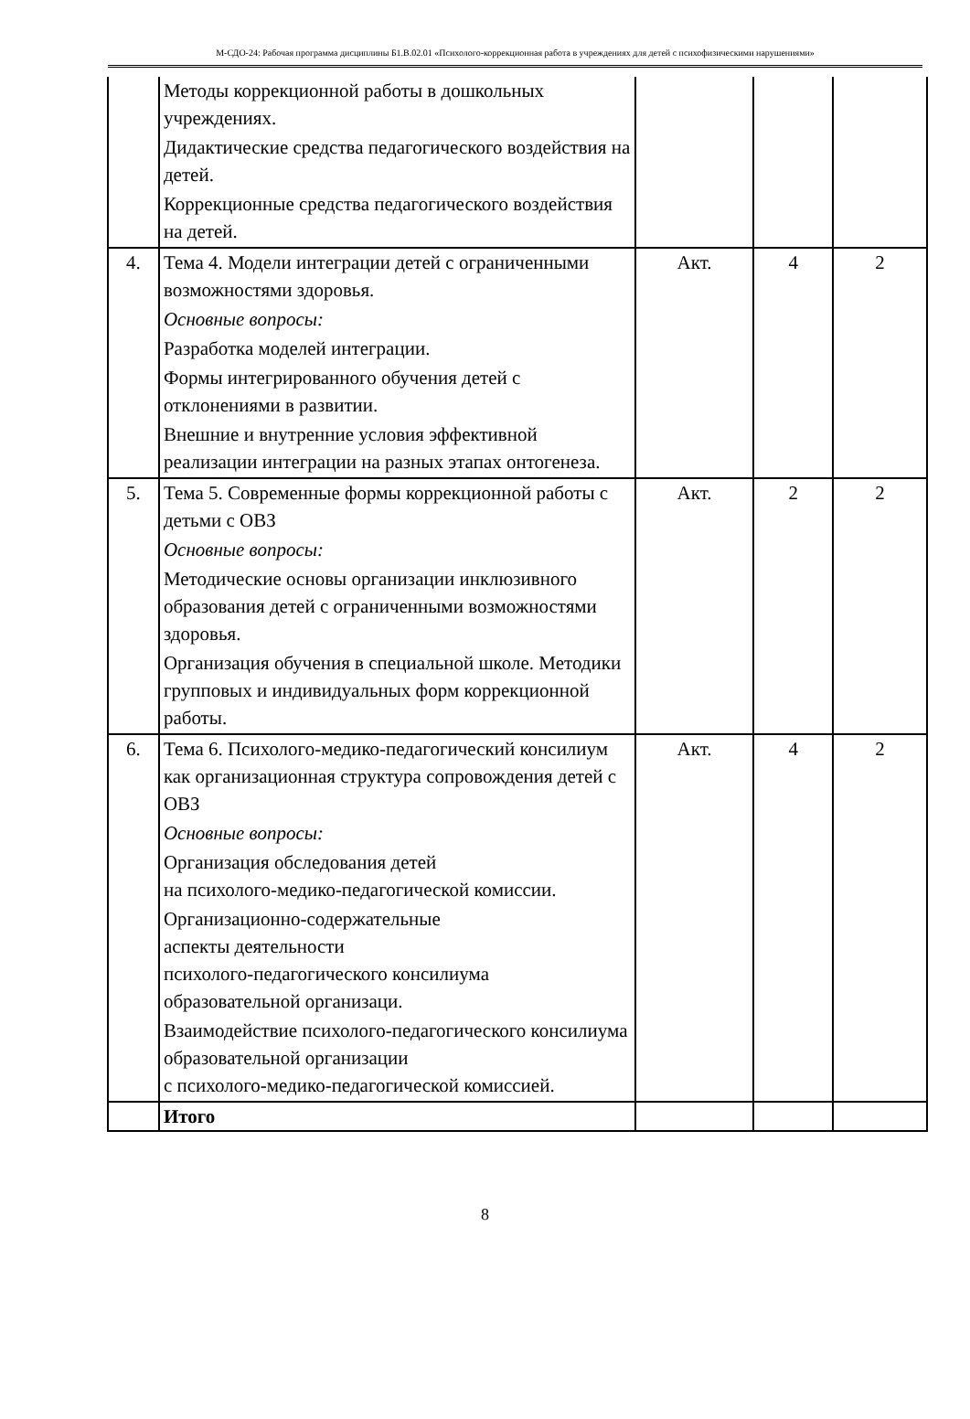М-СДО-24: Рабочая программа дисциплины Б1.В.02.01 «Психолого-коррекционная работа в учреждениях для детей с психофизическими нарушениями»
| | Методы коррекционной работы в дошкольных учреждениях. Дидактические средства педагогического воздействия на детей. Коррекционные средства педагогического воздействия на детей. | | | |
| 4. | Тема 4. Модели интеграции детей с ограниченными возможностями здоровья. Основные вопросы: Разработка моделей интеграции. Формы интегрированного обучения детей с отклонениями в развитии. Внешние и внутренние условия эффективной реализации интеграции на разных этапах онтогенеза. | Акт. | 4 | 2 |
| 5. | Тема 5. Современные формы коррекционной работы с детьми с ОВЗ Основные вопросы: Методические основы организации инклюзивного образования детей с ограниченными возможностями здоровья. Организация обучения в специальной школе. Методики групповых и индивидуальных форм коррекционной работы. | Акт. | 2 | 2 |
| 6. | Тема 6. Психолого-медико-педагогический консилиум как организационная структура сопровождения детей с ОВЗ Основные вопросы: Организация обследования детей на психолого-медико-педагогической комиссии. Организационно-содержательные аспекты деятельности психолого-педагогического консилиума образовательной организаци. Взаимодействие психолого-педагогического консилиума образовательной организации с психолого-медико-педагогической комиссией. | Акт. | 4 | 2 |
| | Итого | | | |
8